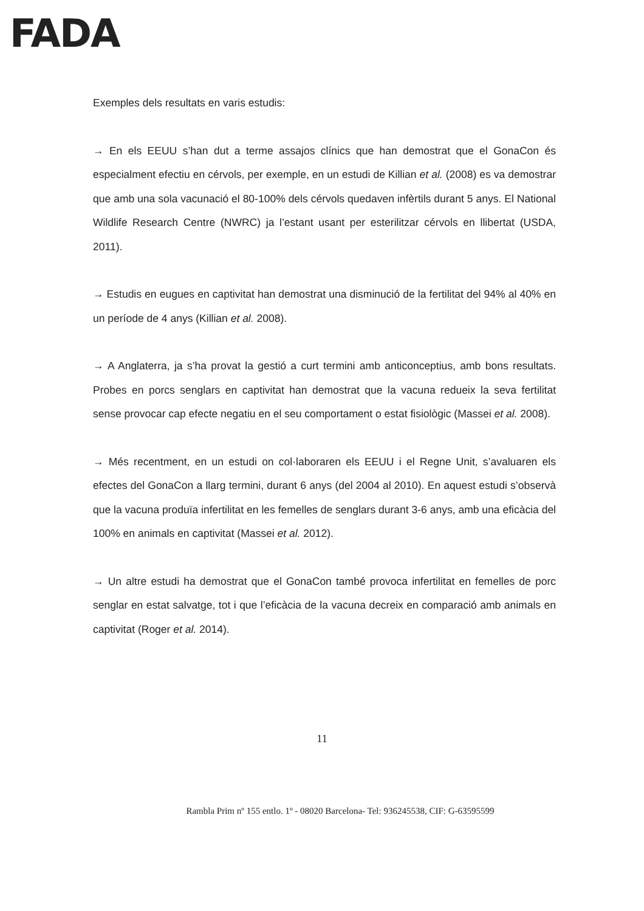FADA
Exemples dels resultats en varis estudis:
→ En els EEUU s’han dut a terme assajos clínics que han demostrat que el GonaCon és especialment efectiu en cérvols, per exemple, en un estudi de Killian et al. (2008) es va demostrar que amb una sola vacunació el 80-100% dels cérvols quedaven infèrtils durant 5 anys. El National Wildlife Research Centre (NWRC) ja l’estant usant per esterilitzar cérvols en llibertat (USDA, 2011).
→ Estudis en eugues en captivitat han demostrat una disminució de la fertilitat del 94% al 40% en un període de 4 anys (Killian et al. 2008).
→ A Anglaterra, ja s’ha provat la gestió a curt termini amb anticonceptius, amb bons resultats. Probes en porcs senglars en captivitat han demostrat que la vacuna redueix la seva fertilitat sense provocar cap efecte negatiu en el seu comportament o estat fisiològic (Massei et al. 2008).
→ Més recentment, en un estudi on col·laboraren els EEUU i el Regne Unit, s’avaluaren els efectes del GonaCon a llarg termini, durant 6 anys (del 2004 al 2010). En aquest estudi s’observà que la vacuna produïa infertilitat en les femelles de senglars durant 3-6 anys, amb una eficàcia del 100% en animals en captivitat (Massei et al. 2012).
→ Un altre estudi ha demostrat que el GonaCon també provoca infertilitat en femelles de porc senglar en estat salvatge, tot i que l’eficàcia de la vacuna decreix en comparació amb animals en captivitat (Roger et al. 2014).
11
Rambla Prim nº 155 entlo. 1º - 08020 Barcelona- Tel: 936245538, CIF: G-63595599